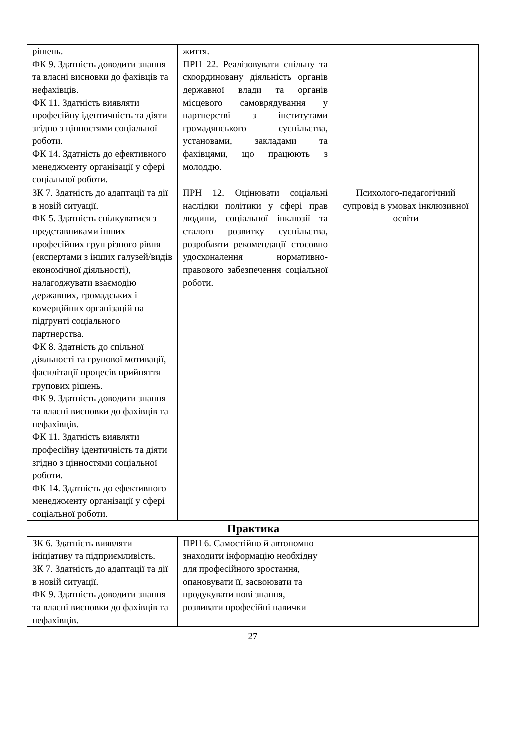| рішень. ФК 9. Здатність доводити знання та власні висновки до фахівців та нефахівців. ФК 11. Здатність виявляти професійну ідентичність та діяти згідно з цінностями соціальної роботи. ФК 14. Здатність до ефективного менеджменту організації у сфері соціальної роботи. | життя. ПРН 22. Реалізовувати спільну та скоординовану діяльність органів державної влади та органів місцевого самоврядування у партнерстві з інститутами громадянського суспільства, установами, закладами та фахівцями, що працюють з молоддю. | |
| ЗК 7. Здатність до адаптації та дії в новій ситуації. ФК 5. Здатність спілкуватися з представниками інших професійних груп різного рівня (експертами з інших галузей/видів економічної діяльності), налагоджувати взаємодію державних, громадських і комерційних організацій на підґрунті соціального партнерства. ФК 8. Здатність до спільної діяльності та групової мотивації, фасилітації процесів прийняття групових рішень. ФК 9. Здатність доводити знання та власні висновки до фахівців та нефахівців. ФК 11. Здатність виявляти професійну ідентичність та діяти згідно з цінностями соціальної роботи. ФК 14. Здатність до ефективного менеджменту організації у сфері соціальної роботи. | ПРН 12. Оцінювати соціальні наслідки політики у сфері прав людини, соціальної інклюзії та сталого розвитку суспільства, розробляти рекомендації стосовно удосконалення нормативно-правового забезпечення соціальної роботи. | Психолого-педагогічний супровід в умовах інклюзивної освіти |
| Практика | | |
| ЗК 6. Здатність виявляти ініціативу та підприємливість. ЗК 7. Здатність до адаптації та дії в новій ситуації. ФК 9. Здатність доводити знання та власні висновки до фахівців та нефахівців. | ПРН 6. Самостійно й автономно знаходити інформацію необхідну для професійного зростання, опановувати її, засвоювати та продукувати нові знання, розвивати професійні навички | |
27